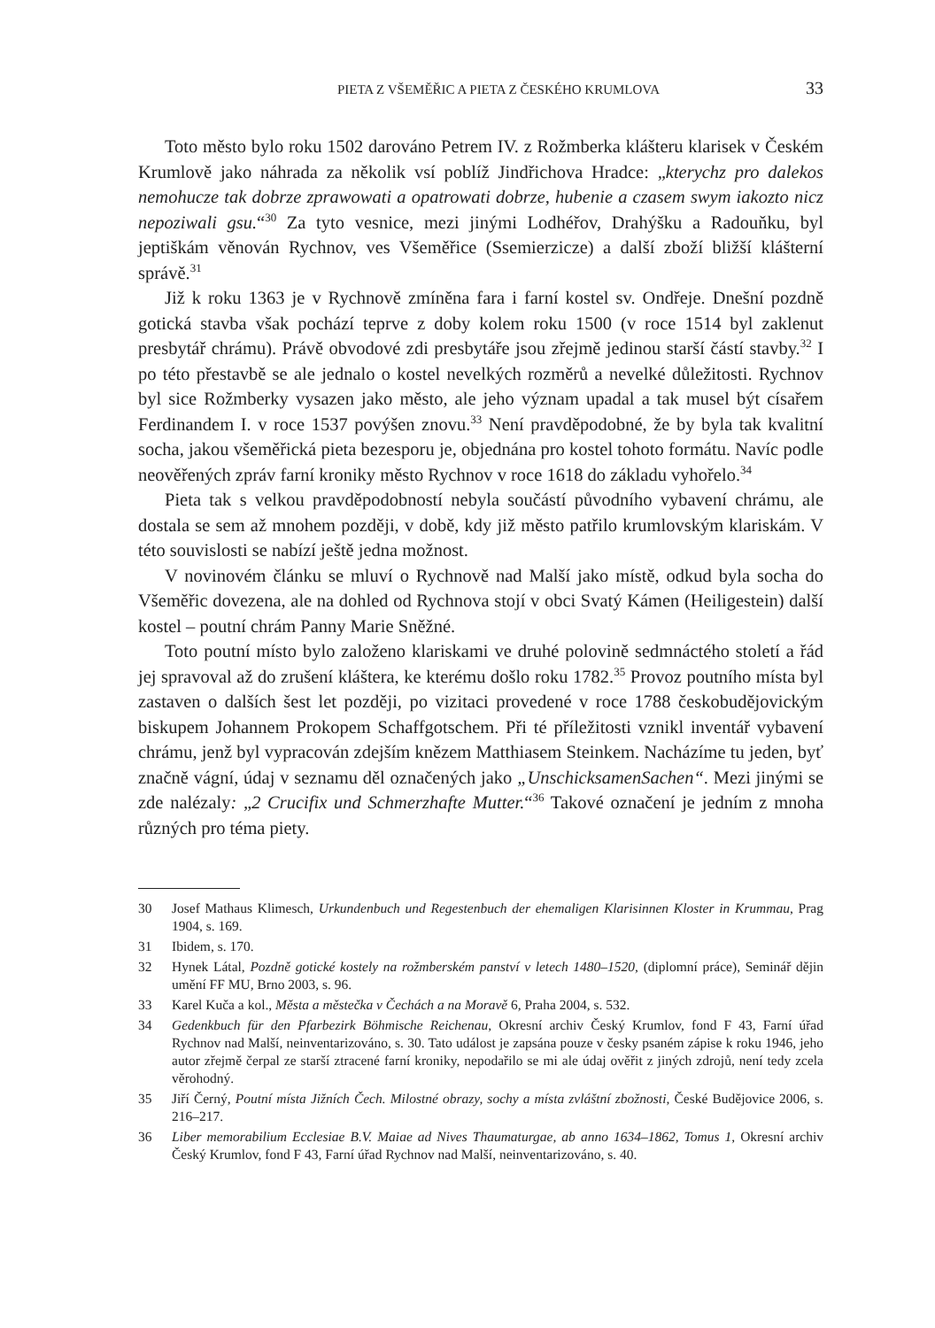PIETA Z VŠEMĚŘIC A PIETA Z ČESKÉHO KRUMLOVA 33
Toto město bylo roku 1502 darováno Petrem IV. z Rožmberka klášteru klarisek v Českém Krumlově jako náhrada za několik vsí poblíž Jindřichova Hradce: „kterychz pro dalekos nemohucze tak dobrze zprawowati a opatrowati dobrze, hubenie a czasem swym iakozto nicz nepoziwali gsu.“<sup>30</sup> Za tyto vesnice, mezi jinými Lodhéřov, Drahýšku a Radouňku, byl jeptiškám věnován Rychnov, ves Všeměřice (Ssemierzicze) a další zboží bližší klášterní správě.<sup>31</sup>
Již k roku 1363 je v Rychnově zmíněna fara i farní kostel sv. Ondřeje. Dnešní pozdně gotická stavba však pochází teprve z doby kolem roku 1500 (v roce 1514 byl zaklenut presbytář chrámu). Právě obvodové zdi presbytáře jsou zřejmě jedinou starší částí stavby.<sup>32</sup> I po této přestavbě se ale jednalo o kostel nevelkých rozměrů a nevelké důležitosti. Rychnov byl sice Rožmberky vysazen jako město, ale jeho význam upadal a tak musel být císařem Ferdinandem I. v roce 1537 povýšen znovu.<sup>33</sup> Není pravděpodobné, že by byla tak kvalitní socha, jakou všeměřická pieta bezesporu je, objednána pro kostel tohoto formátu. Navíc podle neověřených zpráv farní kroniky město Rychnov v roce 1618 do základu vyhořelo.<sup>34</sup>
Pieta tak s velkou pravděpodobností nebyla součástí původního vybavení chrámu, ale dostala se sem až mnohem později, v době, kdy již město patřilo krumlovským klariskám. V této souvislosti se nabízí ještě jedna možnost.
V novinovém článku se mluví o Rychnově nad Malší jako místě, odkud byla socha do Všeměřic dovezena, ale na dohled od Rychnova stojí v obci Svatý Kámen (Heiligestein) další kostel – poutní chrám Panny Marie Sněžné.
Toto poutní místo bylo založeno klariskami ve druhé polovině sedmnáctého století a řád jej spravoval až do zrušení kláštera, ke kterému došlo roku 1782.<sup>35</sup> Provoz poutního místa byl zastaven o dalších šest let později, po vizitaci provedené v roce 1788 českobudějovickým biskupem Johannem Prokopem Schaffgotschem. Při té příležitosti vznikl inventář vybavení chrámu, jenž byl vypracován zdejším knězem Matthiasem Steinkem. Nacházíme tu jeden, byť značně vágní, údaj v seznamu děl označených jako „UnschicksamenSachen“. Mezi jinými se zde nalézaly: „2 Crucifix und Schmerzhafte Mutter.“<sup>36</sup> Takové označení je jedním z mnoha různých pro téma piety.
30 Josef Mathaus Klimesch, Urkundenbuch und Regestenbuch der ehemaligen Klarisinnen Kloster in Krummau, Prag 1904, s. 169.
31 Ibidem, s. 170.
32 Hynek Látal, Pozdně gotické kostely na rožmberském panství v letech 1480–1520, (diplomní práce), Seminář dějin umění FF MU, Brno 2003, s. 96.
33 Karel Kuča a kol., Města a městečka v Čechách a na Moravě 6, Praha 2004, s. 532.
34 Gedenkbuch für den Pfarbezirk Böhmische Reichenau, Okresní archiv Český Krumlov, fond F 43, Farní úřad Rychnov nad Malší, neinventarizováno, s. 30. Tato událost je zapsána pouze v česky psaném zápise k roku 1946, jeho autor zřejmě čerpal ze starší ztracené farní kroniky, nepodařilo se mi ale údaj ověřit z jiných zdrojů, není tedy zcela věrohodný.
35 Jiří Černý, Poutní místa Jižních Čech. Milostné obrazy, sochy a místa zvláštní zbožnosti, České Budějovice 2006, s. 216–217.
36 Liber memorabilium Ecclesiae B.V. Maiae ad Nives Thaumaturgae, ab anno 1634–1862, Tomus 1, Okresní archiv Český Krumlov, fond F 43, Farní úřad Rychnov nad Malší, neinventarizováno, s. 40.